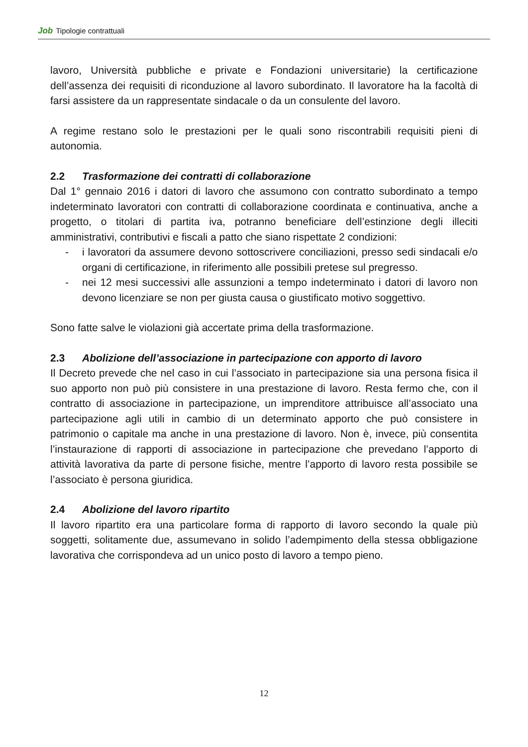Job Tipologie contrattuali
lavoro, Università pubbliche e private e Fondazioni universitarie) la certificazione dell’assenza dei requisiti di riconduzione al lavoro subordinato. Il lavoratore ha la facoltà di farsi assistere da un rappresentate sindacale o da un consulente del lavoro.
A regime restano solo le prestazioni per le quali sono riscontrabili requisiti pieni di autonomia.
2.2 Trasformazione dei contratti di collaborazione
Dal 1° gennaio 2016 i datori di lavoro che assumono con contratto subordinato a tempo indeterminato lavoratori con contratti di collaborazione coordinata e continuativa, anche a progetto, o titolari di partita iva, potranno beneficiare dell’estinzione degli illeciti amministrativi, contributivi e fiscali a patto che siano rispettate 2 condizioni:
- i lavoratori da assumere devono sottoscrivere conciliazioni, presso sedi sindacali e/o organi di certificazione, in riferimento alle possibili pretese sul pregresso.
- nei 12 mesi successivi alle assunzioni a tempo indeterminato i datori di lavoro non devono licenziare se non per giusta causa o giustificato motivo soggettivo.
Sono fatte salve le violazioni già accertate prima della trasformazione.
2.3 Abolizione dell’associazione in partecipazione con apporto di lavoro
Il Decreto prevede che nel caso in cui l’associato in partecipazione sia una persona fisica il suo apporto non può più consistere in una prestazione di lavoro. Resta fermo che, con il contratto di associazione in partecipazione, un imprenditore attribuisce all’associato una partecipazione agli utili in cambio di un determinato apporto che può consistere in patrimonio o capitale ma anche in una prestazione di lavoro. Non è, invece, più consentita l’instaurazione di rapporti di associazione in partecipazione che prevedano l’apporto di attività lavorativa da parte di persone fisiche, mentre l’apporto di lavoro resta possibile se l’associato è persona giuridica.
2.4 Abolizione del lavoro ripartito
Il lavoro ripartito era una particolare forma di rapporto di lavoro secondo la quale più soggetti, solitamente due, assumevano in solido l’adempimento della stessa obbligazione lavorativa che corrispondeva ad un unico posto di lavoro a tempo pieno.
12